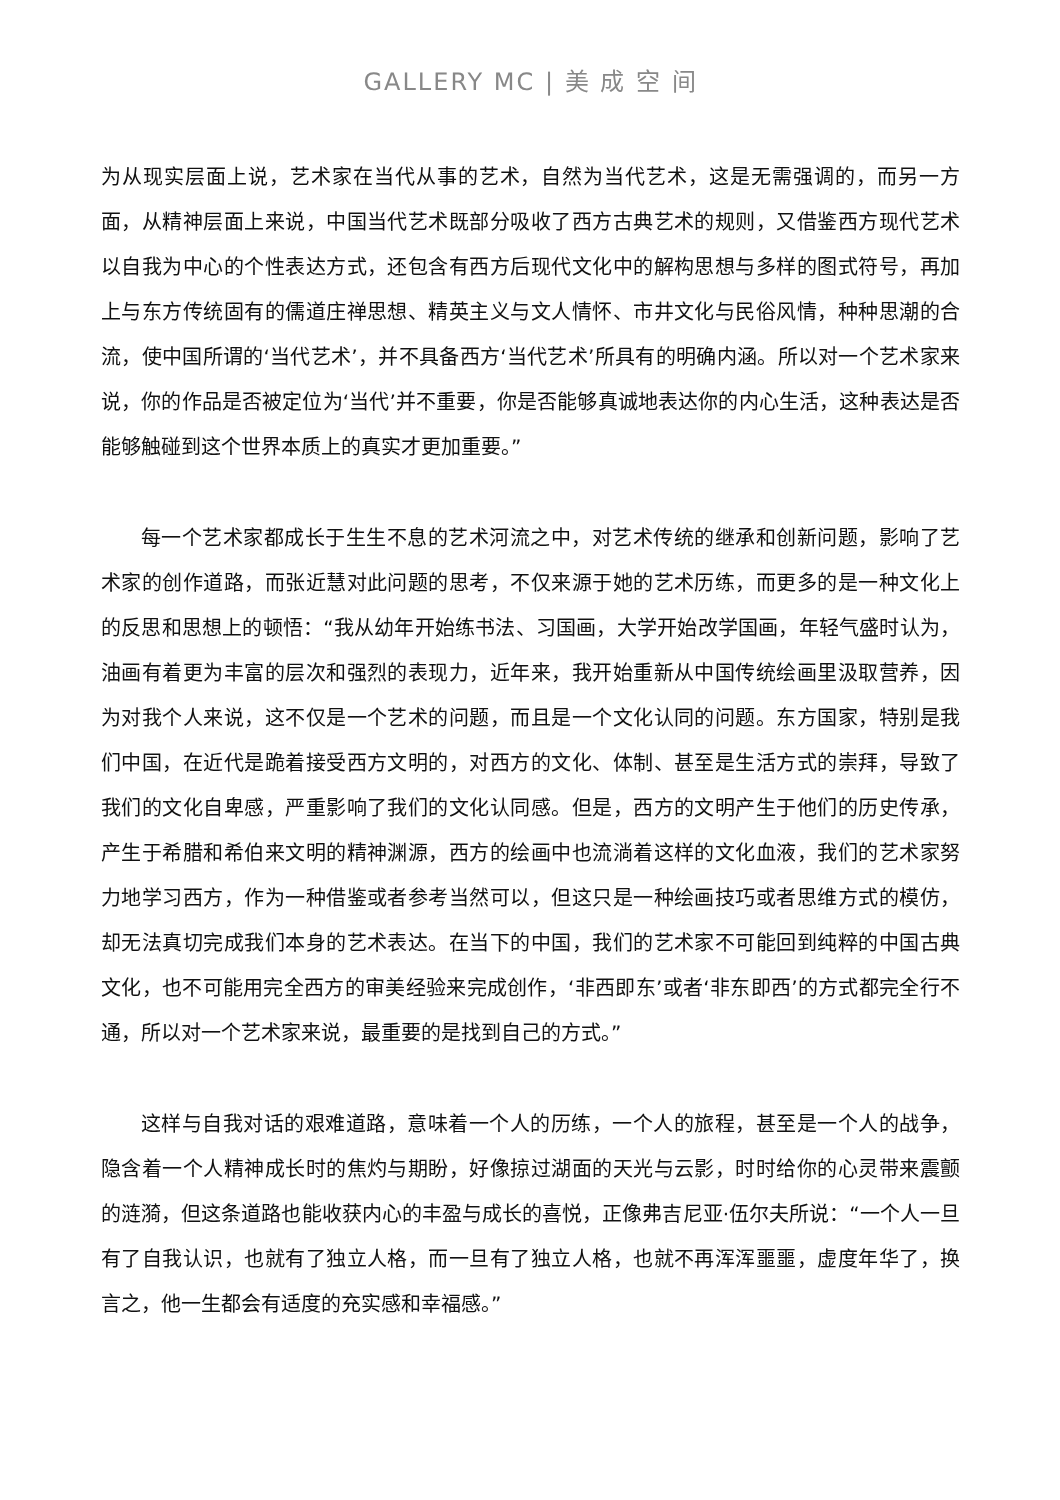GALLERY MC | 美 成 空 间
为从现实层面上说，艺术家在当代从事的艺术，自然为当代艺术，这是无需强调的，而另一方面，从精神层面上来说，中国当代艺术既部分吸收了西方古典艺术的规则，又借鉴西方现代艺术以自我为中心的个性表达方式，还包含有西方后现代文化中的解构思想与多样的图式符号，再加上与东方传统固有的儒道庄禅思想、精英主义与文人情怀、市井文化与民俗风情，种种思潮的合流，使中国所谓的‘当代艺术’，并不具备西方‘当代艺术’所具有的明确内涵。所以对一个艺术家来说，你的作品是否被定位为‘当代’并不重要，你是否能够真诚地表达你的内心生活，这种表达是否能够触碰到这个世界本质上的真实才更加重要。”
每一个艺术家都成长于生生不息的艺术河流之中，对艺术传统的继承和创新问题，影响了艺术家的创作道路，而张近慧对此问题的思考，不仅来源于她的艺术历练，而更多的是一种文化上的反思和思想上的顿悟：“我从幼年开始练书法、习国画，大学开始改学国画，年轻气盛时认为，油画有着更为丰富的层次和强烈的表现力，近年来，我开始重新从中国传统绘画里汲取营养，因为对我个人来说，这不仅是一个艺术的问题，而且是一个文化认同的问题。东方国家，特别是我们中国，在近代是跪着接受西方文明的，对西方的文化、体制、甚至是生活方式的崇拜，导致了我们的文化自卑感，严重影响了我们的文化认同感。但是，西方的文明产生于他们的历史传承，产生于希腊和希伯来文明的精神渊源，西方的绘画中也流淌着这样的文化血液，我们的艺术家努力地学习西方，作为一种借鉴或者参考当然可以，但这只是一种绘画技巧或者思维方式的模仿，却无法真切完成我们本身的艺术表达。在当下的中国，我们的艺术家不可能回到纯粹的中国古典文化，也不可能用完全西方的审美经验来完成创作，‘非西即东’或者‘非东即西’的方式都完全行不通，所以对一个艺术家来说，最重要的是找到自己的方式。”
这样与自我对话的艰难道路，意味着一个人的历练，一个人的旅程，甚至是一个人的战争，隐含着一个人精神成长时的焦灼与期盼，好像掠过湖面的天光与云影，时时给你的心灵带来震颤的涟漪，但这条道路也能收获内心的丰盈与成长的喜悦，正像弗吉尼亚·伍尔夫所说：“一个人一旦有了自我认识，也就有了独立人格，而一旦有了独立人格，也就不再浑浑噩噩，虚度年华了，换言之，他一生都会有适度的充实感和幸福感。”